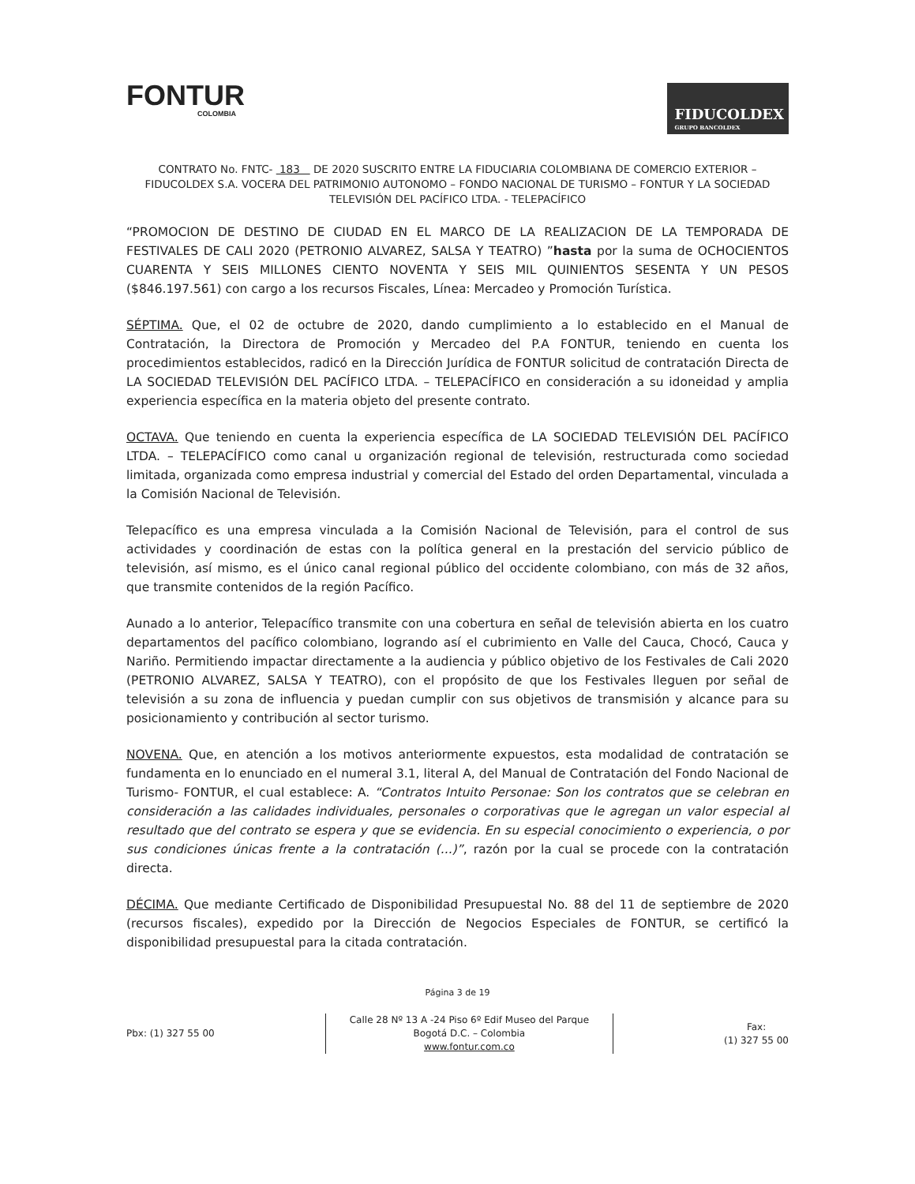FONTUR
COLOMBIA
FIDUCOLDEX
GRUPO BANCOLDEX
CONTRATO No. FNTC- 183 DE 2020 SUSCRITO ENTRE LA FIDUCIARIA COLOMBIANA DE COMERCIO EXTERIOR – FIDUCOLDEX S.A. VOCERA DEL PATRIMONIO AUTONOMO – FONDO NACIONAL DE TURISMO – FONTUR Y LA SOCIEDAD TELEVISIÓN DEL PACÍFICO LTDA. - TELEPACÍFICO
“PROMOCION DE DESTINO DE CIUDAD EN EL MARCO DE LA REALIZACION DE LA TEMPORADA DE FESTIVALES DE CALI 2020 (PETRONIO ALVAREZ, SALSA Y TEATRO) ”hasta por la suma de OCHOCIENTOS CUARENTA Y SEIS MILLONES CIENTO NOVENTA Y SEIS MIL QUINIENTOS SESENTA Y UN PESOS ($846.197.561) con cargo a los recursos Fiscales, Línea: Mercadeo y Promoción Turística.
SÉPTIMA. Que, el 02 de octubre de 2020, dando cumplimiento a lo establecido en el Manual de Contratación, la Directora de Promoción y Mercadeo del P.A FONTUR, teniendo en cuenta los procedimientos establecidos, radicó en la Dirección Jurídica de FONTUR solicitud de contratación Directa de LA SOCIEDAD TELEVISIÓN DEL PACÍFICO LTDA. – TELEPACÍFICO en consideración a su idoneidad y amplia experiencia específica en la materia objeto del presente contrato.
OCTAVA. Que teniendo en cuenta la experiencia específica de LA SOCIEDAD TELEVISIÓN DEL PACÍFICO LTDA. – TELEPACÍFICO como canal u organización regional de televisión, restructurada como sociedad limitada, organizada como empresa industrial y comercial del Estado del orden Departamental, vinculada a la Comisión Nacional de Televisión.
Telepacífico es una empresa vinculada a la Comisión Nacional de Televisión, para el control de sus actividades y coordinación de estas con la política general en la prestación del servicio público de televisión, así mismo, es el único canal regional público del occidente colombiano, con más de 32 años, que transmite contenidos de la región Pacífico.
Aunado a lo anterior, Telepacífico transmite con una cobertura en señal de televisión abierta en los cuatro departamentos del pacífico colombiano, logrando así el cubrimiento en Valle del Cauca, Chocó, Cauca y Nariño. Permitiendo impactar directamente a la audiencia y público objetivo de los Festivales de Cali 2020 (PETRONIO ALVAREZ, SALSA Y TEATRO), con el propósito de que los Festivales lleguen por señal de televisión a su zona de influencia y puedan cumplir con sus objetivos de transmisión y alcance para su posicionamiento y contribución al sector turismo.
NOVENA. Que, en atención a los motivos anteriormente expuestos, esta modalidad de contratación se fundamenta en lo enunciado en el numeral 3.1, literal A, del Manual de Contratación del Fondo Nacional de Turismo- FONTUR, el cual establece: A. “Contratos Intuito Personae: Son los contratos que se celebran en consideración a las calidades individuales, personales o corporativas que le agregan un valor especial al resultado que del contrato se espera y que se evidencia. En su especial conocimiento o experiencia, o por sus condiciones únicas frente a la contratación (...)”, razón por la cual se procede con la contratación directa.
DÉCIMA. Que mediante Certificado de Disponibilidad Presupuestal No. 88 del 11 de septiembre de 2020 (recursos fiscales), expedido por la Dirección de Negocios Especiales de FONTUR, se certificó la disponibilidad presupuestal para la citada contratación.
Página 3 de 19
Pbx: (1) 327 55 00
Calle 28 Nº 13 A -24 Piso 6º Edif Museo del Parque
Bogotá D.C. – Colombia
www.fontur.com.co
Fax:
(1) 327 55 00